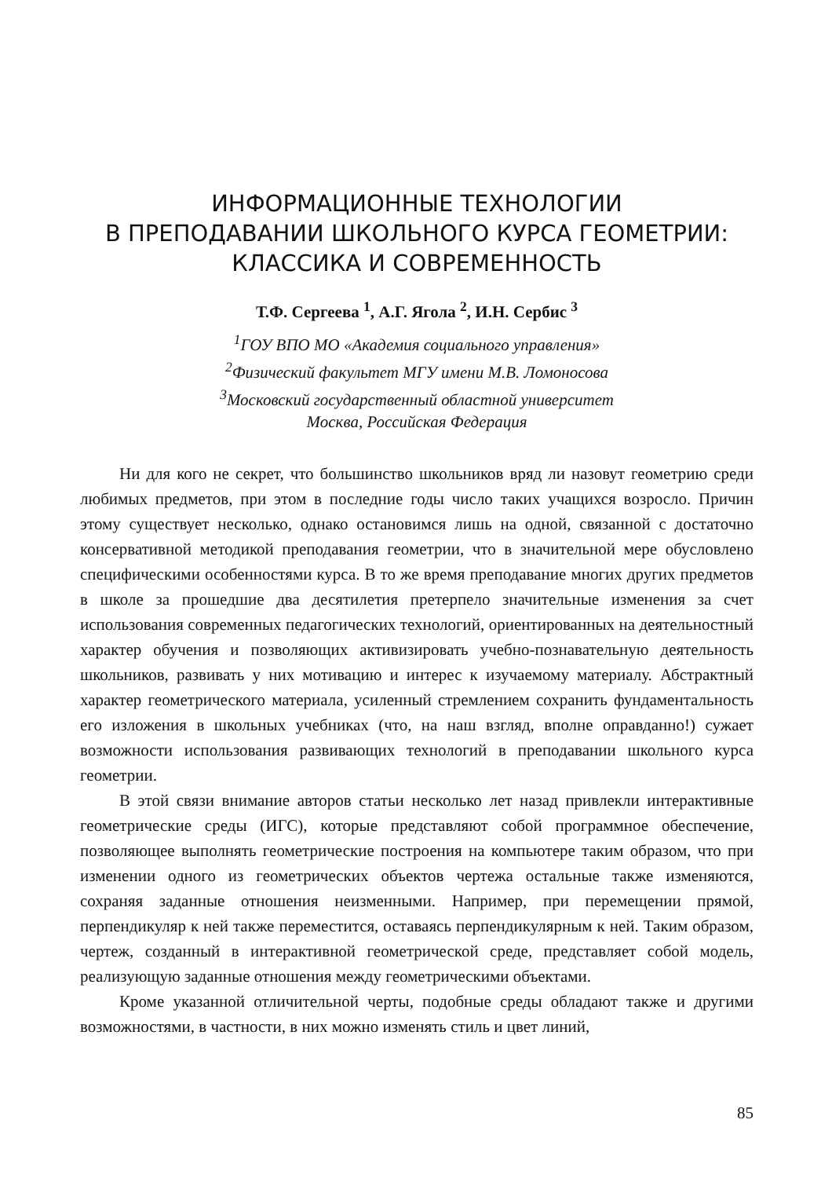ИНФОРМАЦИОННЫЕ ТЕХНОЛОГИИ
В ПРЕПОДАВАНИИ ШКОЛЬНОГО КУРСА ГЕОМЕТРИИ:
КЛАССИКА И СОВРЕМЕННОСТЬ
Т.Ф. Сергеева <sup>1</sup>, А.Г. Ягола <sup>2</sup>, И.Н. Сербис <sup>3</sup>
<sup>1</sup> ГОУ ВПО МО «Академия социального управления»
<sup>2</sup> Физический факультет МГУ имени М.В. Ломоносова
<sup>3</sup> Московский государственный областной университет
Москва, Российская Федерация
Ни для кого не секрет, что большинство школьников вряд ли назовут геометрию среди любимых предметов, при этом в последние годы число таких учащихся возросло. Причин этому существует несколько, однако остановимся лишь на одной, связанной с достаточно консервативной методикой преподавания геометрии, что в значительной мере обусловлено специфическими особенностями курса. В то же время преподавание многих других предметов в школе за прошедшие два десятилетия претерпело значительные изменения за счет использования современных педагогических технологий, ориентированных на деятельностный характер обучения и позволяющих активизировать учебно-познавательную деятельность школьников, развивать у них мотивацию и интерес к изучаемому материалу. Абстрактный характер геометрического материала, усиленный стремлением сохранить фундаментальность его изложения в школьных учебниках (что, на наш взгляд, вполне оправданно!) сужает возможности использования развивающих технологий в преподавании школьного курса геометрии.
В этой связи внимание авторов статьи несколько лет назад привлекли интерактивные геометрические среды (ИГС), которые представляют собой программное обеспечение, позволяющее выполнять геометрические построения на компьютере таким образом, что при изменении одного из геометрических объектов чертежа остальные также изменяются, сохраняя заданные отношения неизменными. Например, при перемещении прямой, перпендикуляр к ней также переместится, оставаясь перпендикулярным к ней. Таким образом, чертеж, созданный в интерактивной геометрической среде, представляет собой модель, реализующую заданные отношения между геометрическими объектами.
Кроме указанной отличительной черты, подобные среды обладают также и другими возможностями, в частности, в них можно изменять стиль и цвет линий,
85